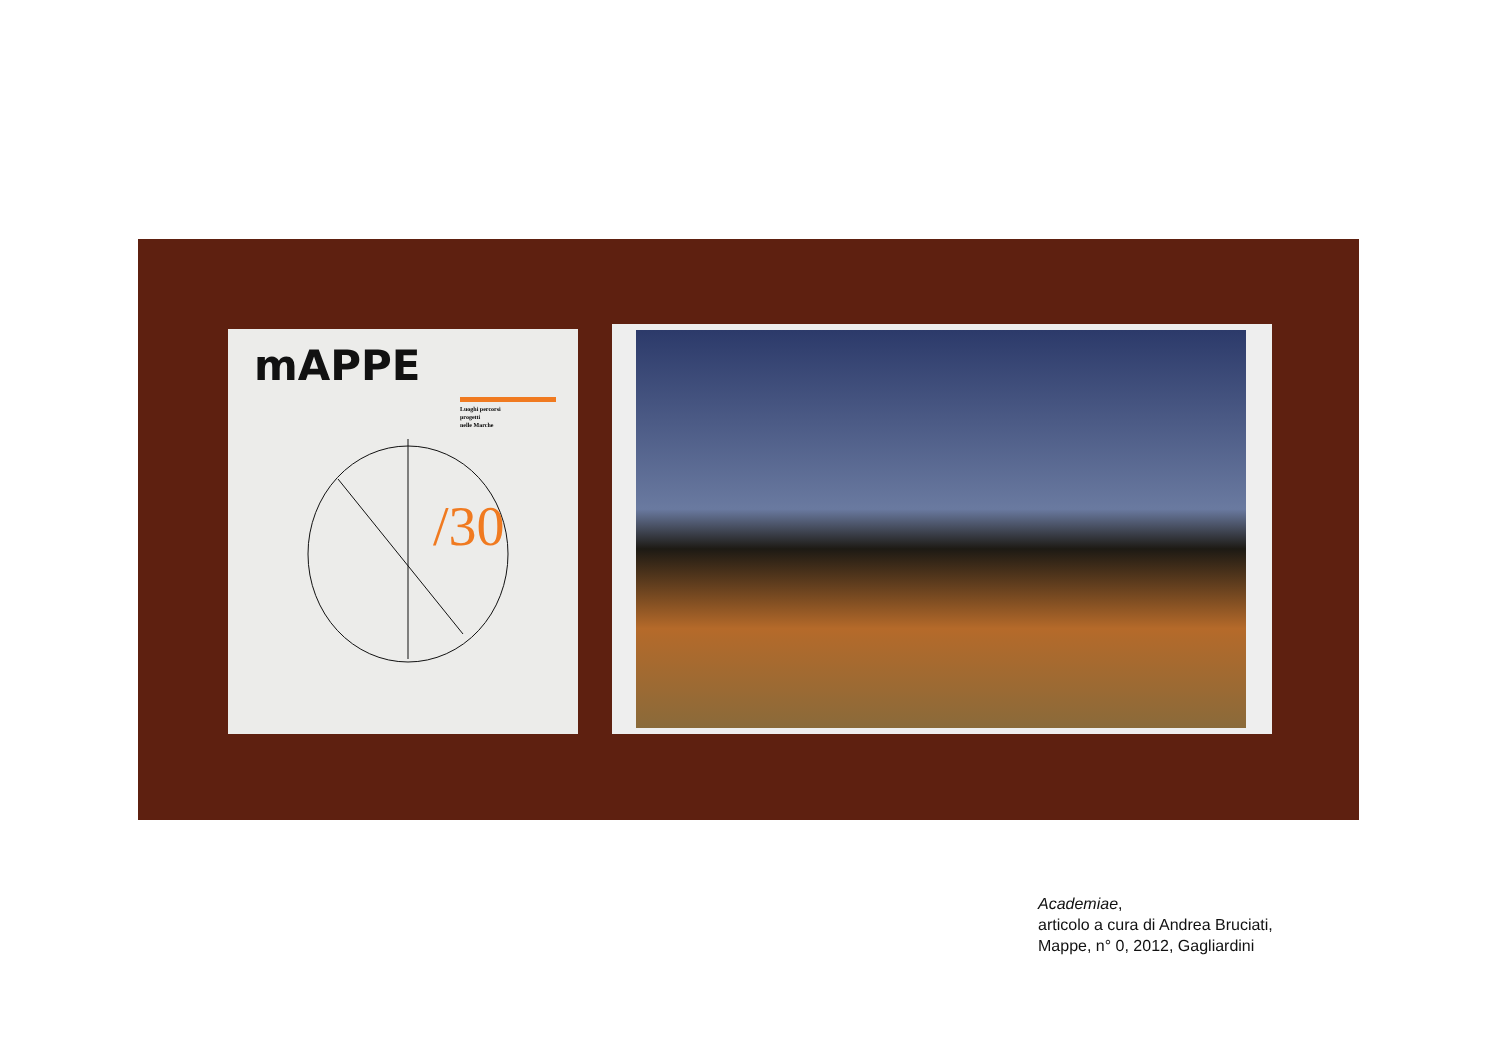mAPPE
Luoghi percorsi
progetti
nelle Marche
/30
Academiae,
articolo a cura di Andrea Bruciati,
Mappe, n° 0, 2012, Gagliardini